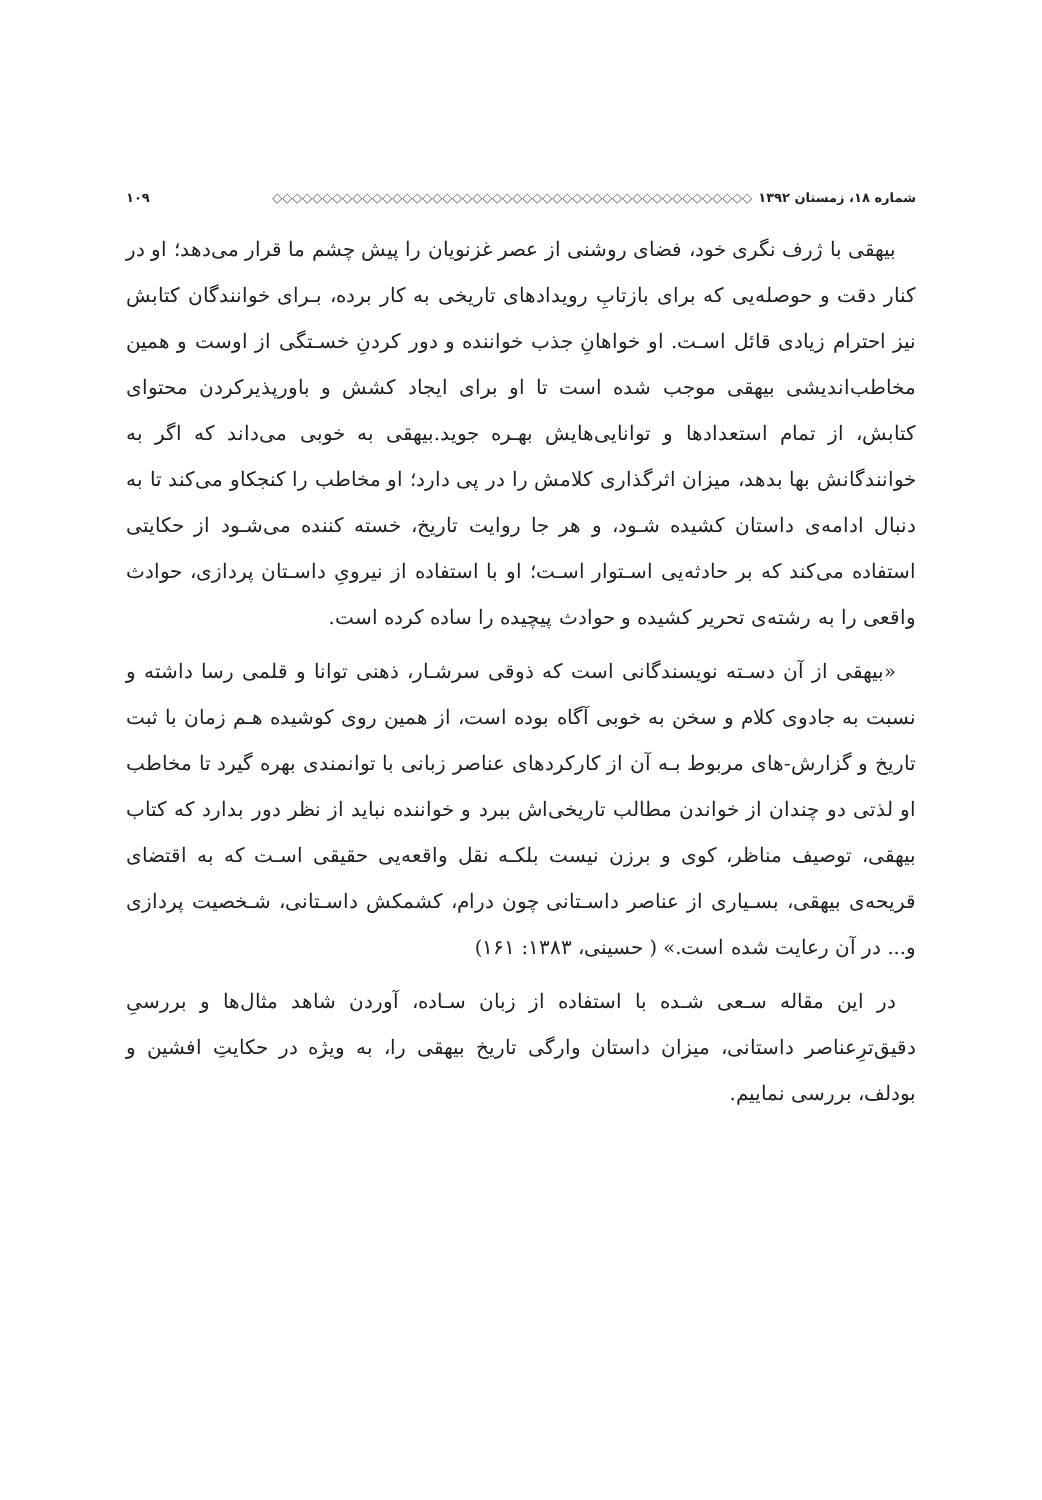شماره ۱۸، زمستان ۱۳۹۲ ◇◇◇◇◇◇◇◇◇◇◇◇◇◇◇◇◇◇◇◇◇◇◇◇◇◇◇◇◇◇◇◇◇◇◇◇◇◇◇◇◇◇◇◇◇◇◇◇ ۱۰۹
بیهقی با ژرف نگری خود، فضای روشنی از عصر غزنویان را پیش چشم ما قرار می‌دهد؛ او در کنار دقت و حوصله‌یی که برای بازتابِ رویدادهای تاریخی به کار برده، بـرای خوانندگان کتابش نیز احترام زیادی قائل اسـت. او خواهانِ جذب خواننده و دور کردنِ خسـتگی از اوست و همین مخاطب‌اندیشی بیهقی موجب شده است تا او برای ایجاد کشش و باورپذیرکردن محتوای کتابش، از تمام استعدادها و توانایی‌هایش بهـره جوید.بیهقی به خوبی می‌داند که اگر به خوانندگانش بها بدهد، میزان اثرگذاری کلامش را در پی دارد؛ او مخاطب را کنجکاو می‌کند تا به دنبال ادامه‌ی داستان کشیده شـود، و هر جا روایت تاریخ، خسته کننده می‌شـود از حکایتی استفاده می‌کند که بر حادثه‌یی اسـتوار اسـت؛ او با استفاده از نیرویِ داسـتان پردازی، حوادث واقعی را به رشته‌ی تحریر کشیده و حوادث پیچیده را ساده کرده است.
«بیهقی از آن دسـته نویسندگانی است که ذوقی سرشـار، ذهنی توانا و قلمی رسا داشته و نسبت به جادوی کلام و سخن به خوبی آگاه بوده است، از همین روی کوشیده هـم زمان با ثبت تاریخ و گزارش-های مربوط بـه آن از کارکردهای عناصر زبانی با توانمندی بهره گیرد تا مخاطب او لذتی دو چندان از خواندن مطالب تاریخی‌اش ببرد و خواننده نباید از نظر دور بدارد که کتاب بیهقی، توصیف مناظر، کوی و برزن نیست بلکـه نقل واقعه‌یی حقیقی اسـت که به اقتضای قریحه‌ی بیهقی، بسـیاری از عناصر داسـتانی چون درام، کشمکش داسـتانی، شـخصیت پردازی و... در آن رعایت شده است.» ( حسینی، ۱۳۸۳: ۱۶۱)
در این مقاله سـعی شـده با استفاده از زبان سـاده، آوردن شاهد مثال‌ها و بررسیِ دقیق‌ترِعناصر داستانی، میزان داستان وارگی تاریخ بیهقی را، به ویژه در حکایتِ افشین و بودلف، بررسی نماییم.